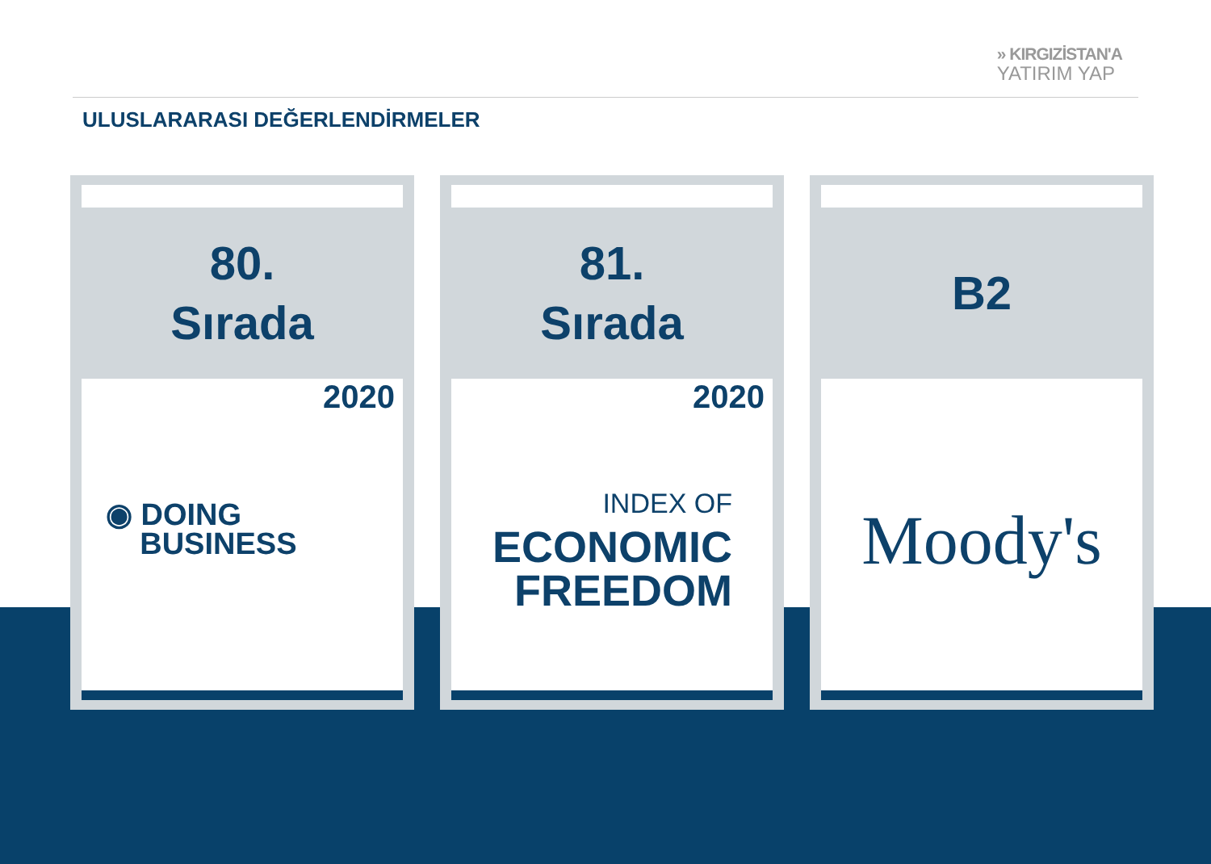» KIRGIZİSTAN'A
YATIRIM YAP
ULUSLARARASI DEĞERLENDİRMELER
80.
Sırada
2020
◉ DOING
BUSINESS
81.
Sırada
2020
INDEX OF
ECONOMIC
FREEDOM
B2
Moody's